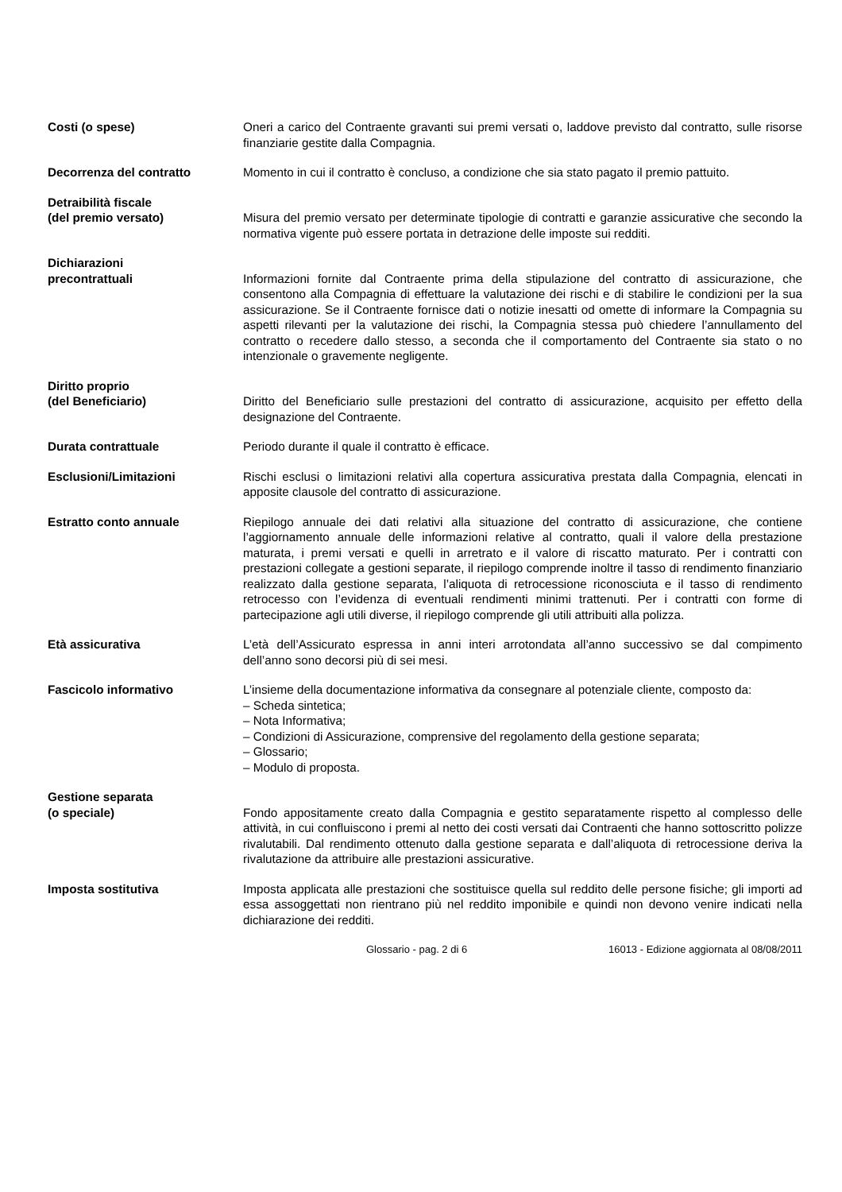Costi (o spese) Oneri a carico del Contraente gravanti sui premi versati o, laddove previsto dal contratto, sulle risorse finanziarie gestite dalla Compagnia.
Decorrenza del contratto Momento in cui il contratto è concluso, a condizione che sia stato pagato il premio pattuito.
Detraibilità fiscale
(del premio versato)
Misura del premio versato per determinate tipologie di contratti e garanzie assicurative che secondo la normativa vigente può essere portata in detrazione delle imposte sui redditi.
Dichiarazioni
precontrattuali
Informazioni fornite dal Contraente prima della stipulazione del contratto di assicurazione, che consentono alla Compagnia di effettuare la valutazione dei rischi e di stabilire le condizioni per la sua assicurazione. Se il Contraente fornisce dati o notizie inesatti od omette di informare la Compagnia su aspetti rilevanti per la valutazione dei rischi, la Compagnia stessa può chiedere l’annullamento del contratto o recedere dallo stesso, a seconda che il comportamento del Contraente sia stato o no intenzionale o gravemente negligente.
Diritto proprio
(del Beneficiario)
Diritto del Beneficiario sulle prestazioni del contratto di assicurazione, acquisito per effetto della designazione del Contraente.
Durata contrattuale Periodo durante il quale il contratto è efficace.
Esclusioni/Limitazioni Rischi esclusi o limitazioni relativi alla copertura assicurativa prestata dalla Compagnia, elencati in apposite clausole del contratto di assicurazione.
Estratto conto annuale Riepilogo annuale dei dati relativi alla situazione del contratto di assicurazione, che contiene l’aggiornamento annuale delle informazioni relative al contratto, quali il valore della prestazione maturata, i premi versati e quelli in arretrato e il valore di riscatto maturato. Per i contratti con prestazioni collegate a gestioni separate, il riepilogo comprende inoltre il tasso di rendimento finanziario realizzato dalla gestione separata, l’aliquota di retrocessione riconosciuta e il tasso di rendimento retrocesso con l’evidenza di eventuali rendimenti minimi trattenuti. Per i contratti con forme di partecipazione agli utili diverse, il riepilogo comprende gli utili attribuiti alla polizza.
Età assicurativa L’età dell’Assicurato espressa in anni interi arrotondata all’anno successivo se dal compimento dell’anno sono decorsi più di sei mesi.
Fascicolo informativo L’insieme della documentazione informativa da consegnare al potenziale cliente, composto da:
– Scheda sintetica;
– Nota Informativa;
– Condizioni di Assicurazione, comprensive del regolamento della gestione separata;
– Glossario;
– Modulo di proposta.
Gestione separata
(o speciale)
Fondo appositamente creato dalla Compagnia e gestito separatamente rispetto al complesso delle attività, in cui confluiscono i premi al netto dei costi versati dai Contraenti che hanno sottoscritto polizze rivalutabili. Dal rendimento ottenuto dalla gestione separata e dall’aliquota di retrocessione deriva la rivalutazione da attribuire alle prestazioni assicurative.
Imposta sostitutiva Imposta applicata alle prestazioni che sostituisce quella sul reddito delle persone fisiche; gli importi ad essa assoggettati non rientrano più nel reddito imponibile e quindi non devono venire indicati nella dichiarazione dei redditi.
Glossario - pag. 2 di 6 16013 - Edizione aggiornata al 08/08/2011